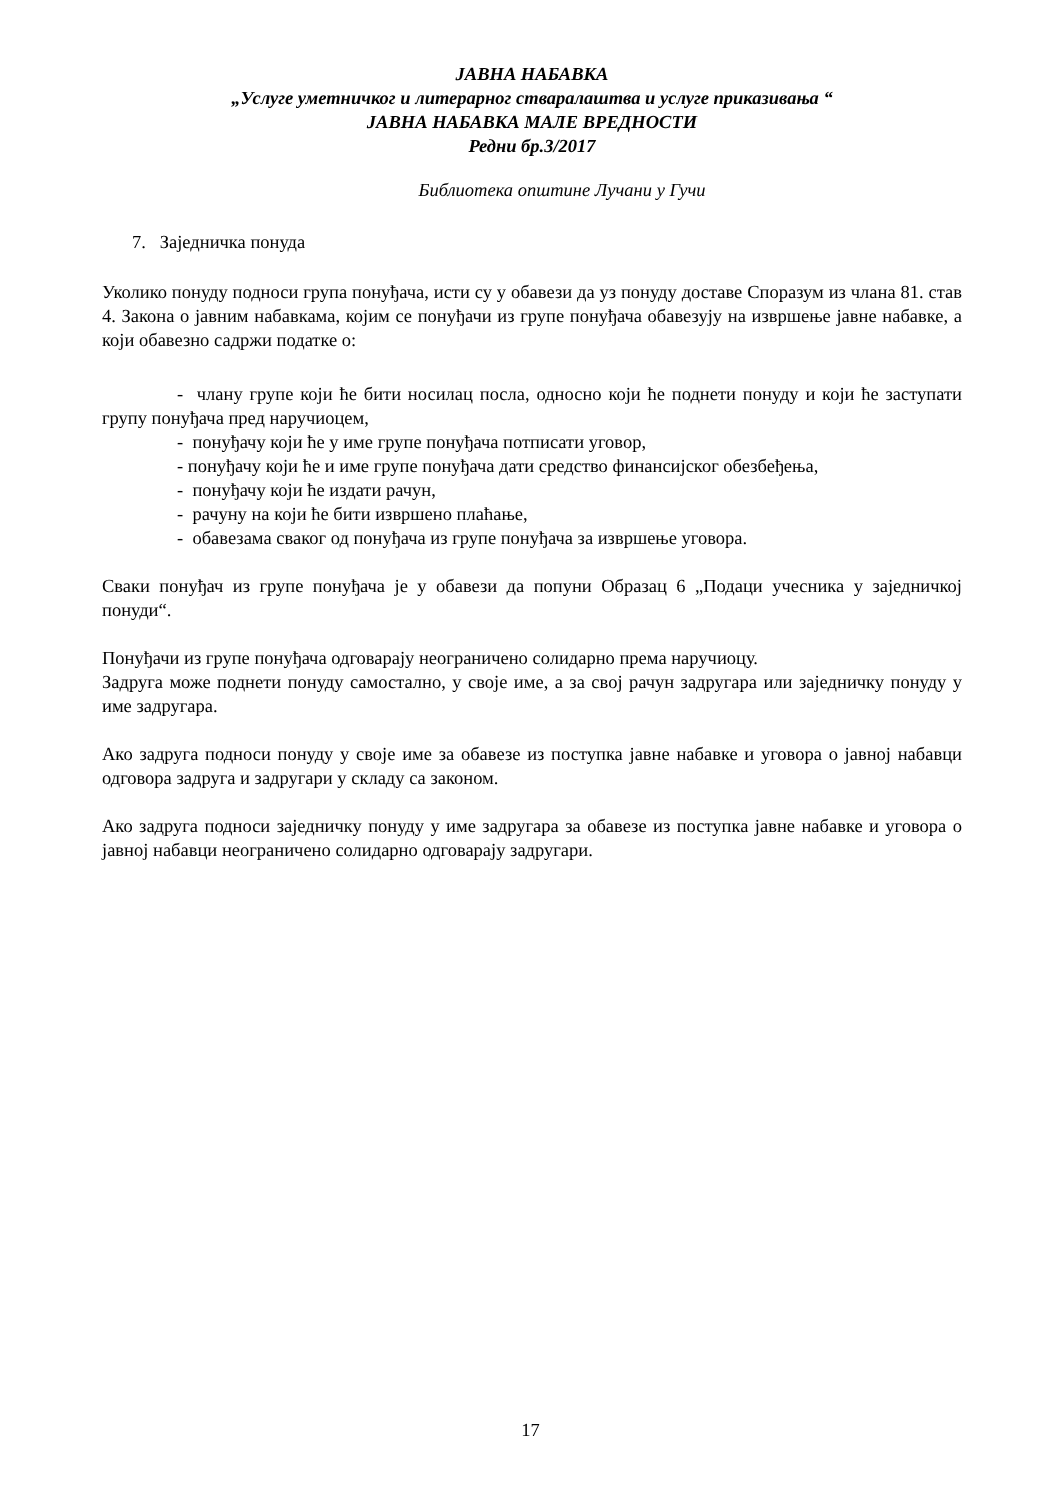ЈАВНА НАБАВКА
„Услуге уметничког и литерарног стваралаштва и услуге приказивања “
ЈАВНА НАБАВКА МАЛЕ ВРЕДНОСТИ
Редни бр.3/2017
Библиотека општине Лучани у Гучи
7. Заједничка понуда
Уколико понуду подноси група понуђача, исти су у обавези да уз понуду доставе Споразум из члана 81. став 4. Закона о јавним набавкама, којим се понуђачи из групе понуђача обавезују на извршење јавне набавке, а који обавезно садржи податке о:
- члану групе који ће бити носилац посла, односно који ће поднети понуду и који ће заступати групу понуђача пред наручиоцем,
- понуђачу који ће у име групе понуђача потписати уговор,
- понуђачу који ће и име групе понуђача дати средство финансијског обезбеђења,
- понуђачу који ће издати рачун,
- рачуну на који ће бити извршено плаћање,
- обавезама сваког од понуђача из групе понуђача за извршење уговора.
Сваки понуђач из групе понуђача је у обавези да попуни Образац 6 „Подаци учесника у заједничкој понуди“.
Понуђачи из групе понуђача одговарају неограничено солидарно према наручиоцу.
Задруга може поднети понуду самостално, у своје име, а за свој рачун задругара или заједничку понуду у име задругара.
Ако задруга подноси понуду у своје име за обавезе из поступка јавне набавке и уговора о јавној набавци одговора задруга и задругари у складу са законом.
Ако задруга подноси заједничку понуду у име задругара за обавезе из поступка јавне набавке и уговора о јавној набавци неограничено солидарно одговарају задругари.
17